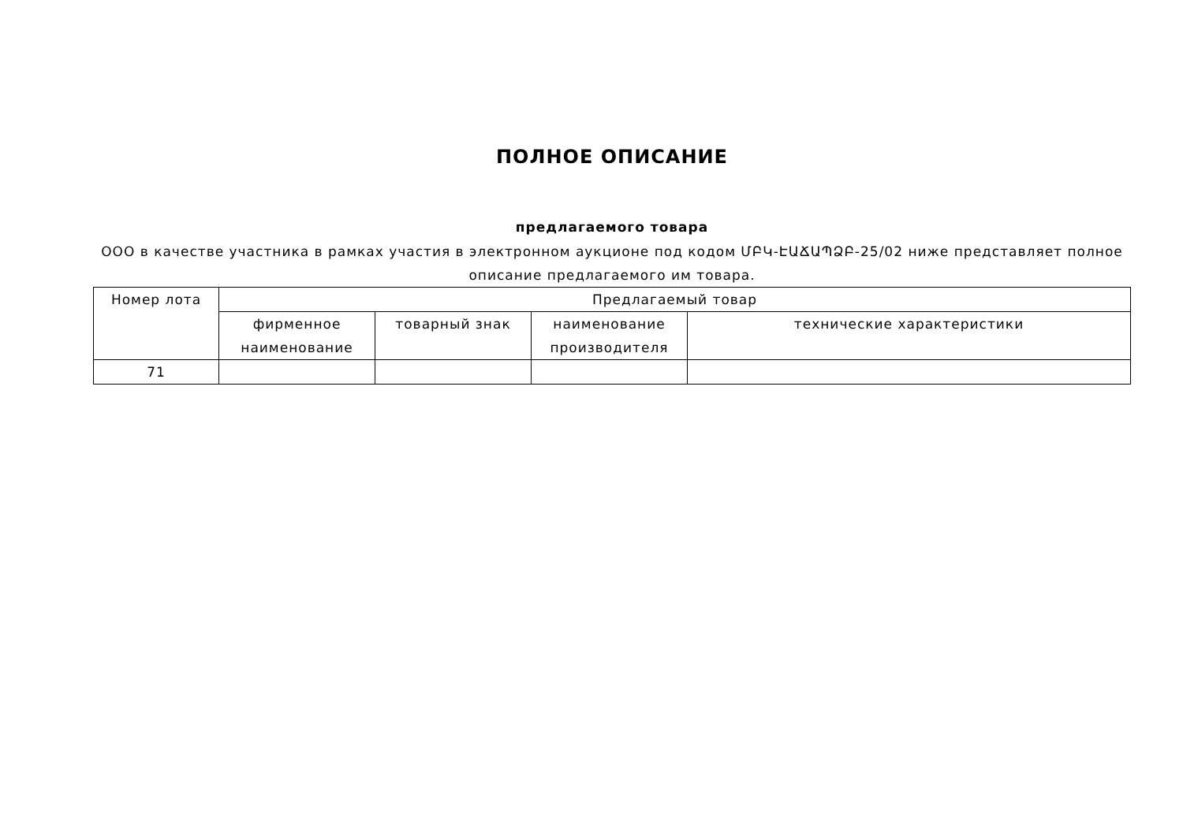ПОЛНОЕ ОПИСАНИЕ
предлагаемого товара
ООО в качестве участника в рамках участия в электронном аукционе под кодом ՄԲԿ-ԷԱՃԱՊՁԲ-25/02 ниже представляет полное описание предлагаемого им товара.
| Номер лота | Предлагаемый товар | | | |
| --- | --- | --- | --- | --- |
| | фирменное наименование | товарный знак | наименование производителя | технические характеристики |
| 71 | | | | |